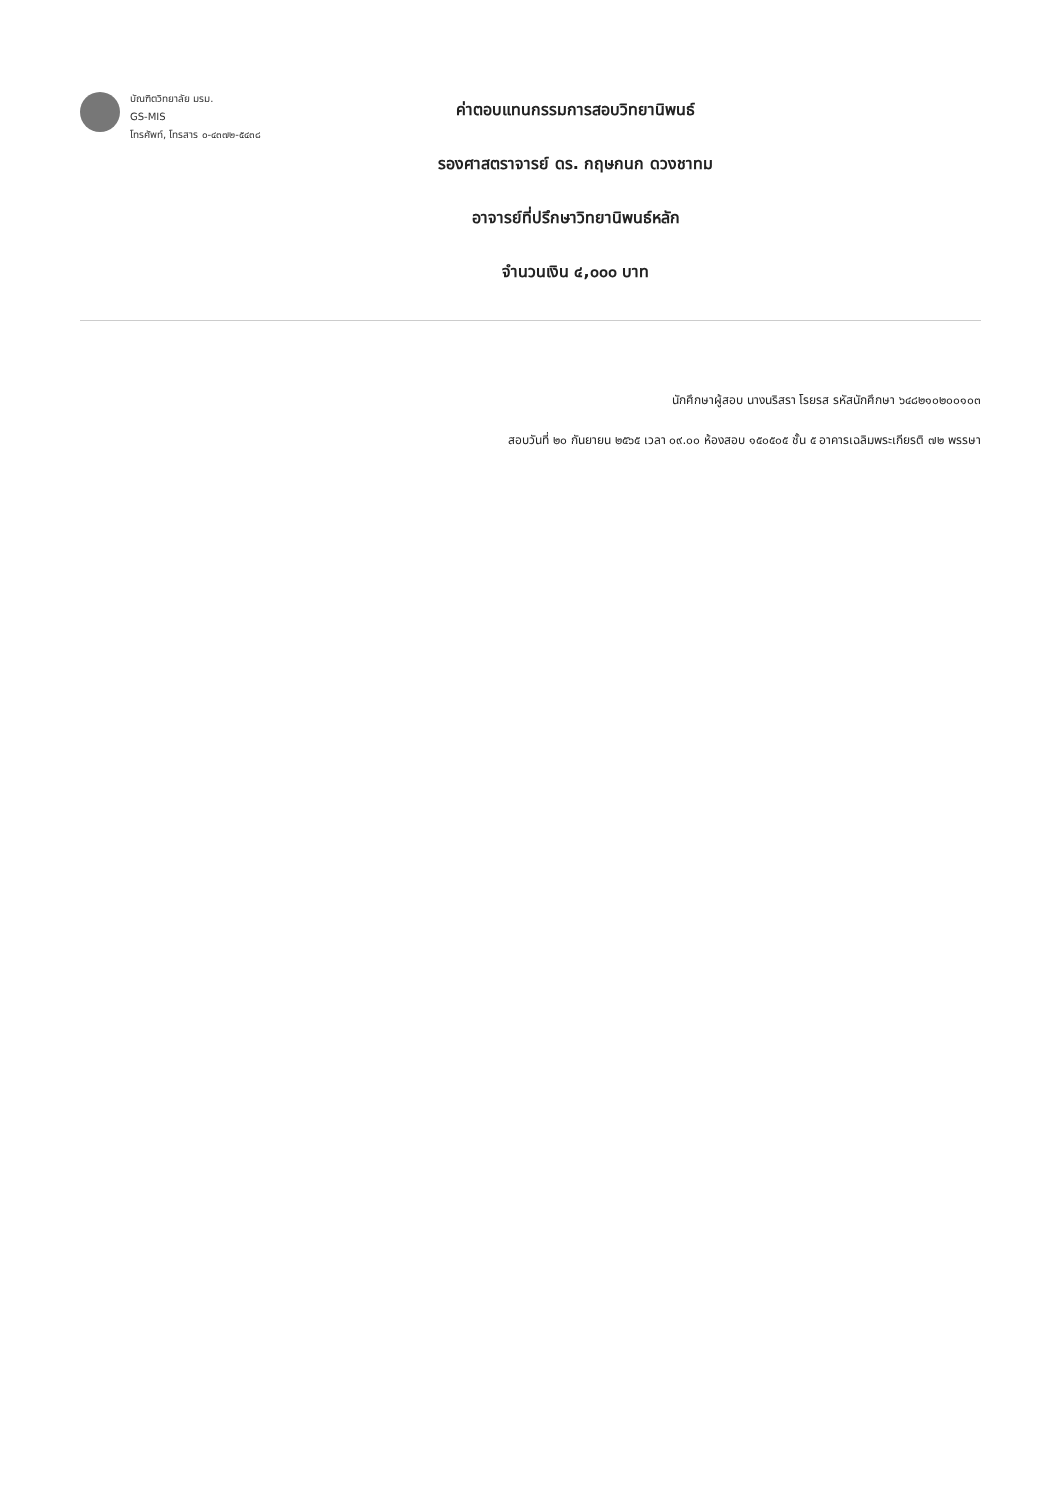บัณฑิตวิทยาลัย มรม.
GS-MIS
โทรศัพท์, โทรสาร ๐-๔๓๗๒-๕๔๓๘
ค่าตอบแทนกรรมการสอบวิทยานิพนธ์
รองศาสตราจารย์ ดร. กฤษกนก ดวงชาทม
อาจารย์ที่ปรึกษาวิทยานิพนธ์หลัก
จำนวนเงิน ๔,๐๐๐ บาท
นักศึกษาผู้สอบ นางนริสรา โรยรส รหัสนักศึกษา ๖๔๘๒๑๐๒๐๐๑๐๓
สอบวันที่ ๒๐ กันยายน ๒๕๖๕ เวลา ๐๙.๐๐ ห้องสอบ ๑๕๐๕๐๕ ชั้น ๕ อาคารเฉลิมพระเกียรติ ๗๒ พรรษา